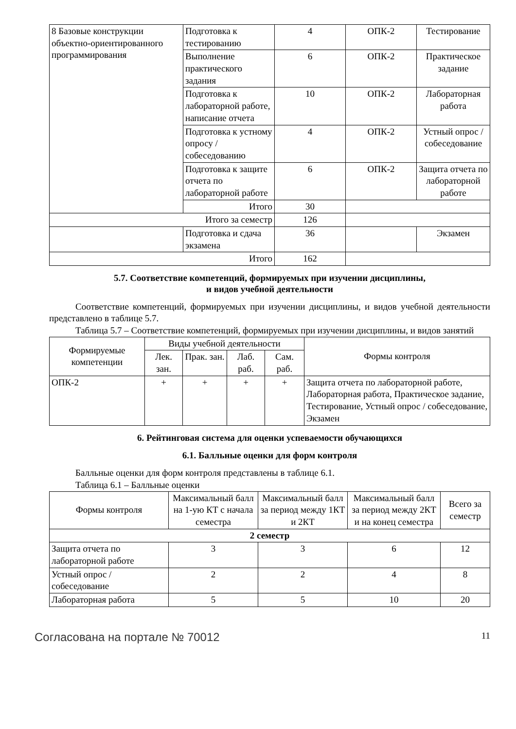| 8 Базовые конструкции объектно-ориентированного программирования | Подготовка к тестированию | 4 | ОПК-2 | Тестирование |
| | Выполнение практического задания | 6 | ОПК-2 | Практическое задание |
| | Подготовка к лабораторной работе, написание отчета | 10 | ОПК-2 | Лабораторная работа |
| | Подготовка к устному опросу / собеседованию | 4 | ОПК-2 | Устный опрос / собеседование |
| | Подготовка к защите отчета по лабораторной работе | 6 | ОПК-2 | Защита отчета по лабораторной работе |
| | Итого | 30 | | |
| Итого за семестр | | 126 | | |
| | Подготовка и сдача экзамена | 36 | | Экзамен |
| Итого | | 162 | | |
5.7. Соответствие компетенций, формируемых при изучении дисциплины,
и видов учебной деятельности
Соответствие компетенций, формируемых при изучении дисциплины, и видов учебной деятельности представлено в таблице 5.7.
Таблица 5.7 – Соответствие компетенций, формируемых при изучении дисциплины, и видов занятий
| Формируемые компетенции | Виды учебной деятельности | | | | Формы контроля |
| --- | --- | --- | --- | --- | --- |
| | Лек. зан. | Прак. зан. | Лаб. раб. | Сам. раб. | |
| ОПК-2 | + | + | + | + | Защита отчета по лабораторной работе, Лабораторная работа, Практическое задание, Тестирование, Устный опрос / собеседование, Экзамен |
6. Рейтинговая система для оценки успеваемости обучающихся
6.1. Балльные оценки для форм контроля
Балльные оценки для форм контроля представлены в таблице 6.1.
Таблица 6.1 – Балльные оценки
| Формы контроля | Максимальный балл на 1-ую КТ с начала семестра | Максимальный балл за период между 1КТ и 2КТ | Максимальный балл за период между 2КТ и на конец семестра | Всего за семестр |
| --- | --- | --- | --- | --- |
| 2 семестр | | | | |
| Защита отчета по лабораторной работе | 3 | 3 | 6 | 12 |
| Устный опрос / собеседование | 2 | 2 | 4 | 8 |
| Лабораторная работа | 5 | 5 | 10 | 20 |
Согласована на портале № 70012 11